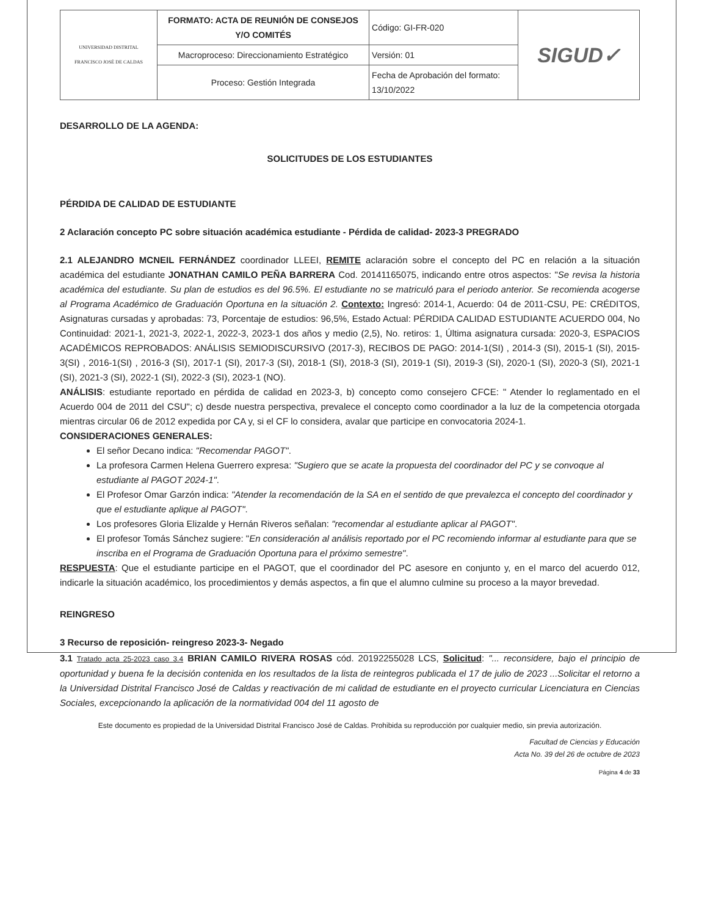| UNIVERSIDAD DISTRITAL FRANCISCO JOSÉ DE CALDAS | FORMATO: ACTA DE REUNIÓN DE CONSEJOS Y/O COMITÉS | Código: GI-FR-020 | SIGUD✓ |
| | Macroproceso: Direccionamiento Estratégico | Versión: 01 | |
| | Proceso: Gestión Integrada | Fecha de Aprobación del formato: 13/10/2022 | |
DESARROLLO DE LA AGENDA:
SOLICITUDES DE LOS ESTUDIANTES
PÉRDIDA DE CALIDAD DE ESTUDIANTE
2 Aclaración concepto PC sobre situación académica estudiante - Pérdida de calidad- 2023-3 PREGRADO
2.1 ALEJANDRO MCNEIL FERNÁNDEZ coordinador LLEEI, REMITE aclaración sobre el concepto del PC en relación a la situación académica del estudiante JONATHAN CAMILO PEÑA BARRERA Cod. 20141165075, indicando entre otros aspectos: "Se revisa la historia académica del estudiante. Su plan de estudios es del 96.5%. El estudiante no se matriculó para el periodo anterior. Se recomienda acogerse al Programa Académico de Graduación Oportuna en la situación 2. Contexto: Ingresó: 2014-1, Acuerdo: 04 de 2011-CSU, PE: CRÉDITOS, Asignaturas cursadas y aprobadas: 73, Porcentaje de estudios: 96,5%, Estado Actual: PÉRDIDA CALIDAD ESTUDIANTE ACUERDO 004, No Continuidad: 2021-1, 2021-3, 2022-1, 2022-3, 2023-1 dos años y medio (2,5), No. retiros: 1, Última asignatura cursada: 2020-3, ESPACIOS ACADÉMICOS REPROBADOS: ANÁLISIS SEMIODISCURSIVO (2017-3), RECIBOS DE PAGO: 2014-1(SI) , 2014-3 (SI), 2015-1 (SI), 2015-3(SI) , 2016-1(SI) , 2016-3 (SI), 2017-1 (SI), 2017-3 (SI), 2018-1 (SI), 2018-3 (SI), 2019-1 (SI), 2019-3 (SI), 2020-1 (SI), 2020-3 (SI), 2021-1 (SI), 2021-3 (SI), 2022-1 (SI), 2022-3 (SI), 2023-1 (NO).
ANÁLISIS: estudiante reportado en pérdida de calidad en 2023-3, b) concepto como consejero CFCE: " Atender lo reglamentado en el Acuerdo 004 de 2011 del CSU"; c) desde nuestra perspectiva, prevalece el concepto como coordinador a la luz de la competencia otorgada mientras circular 06 de 2012 expedida por CA y, si el CF lo considera, avalar que participe en convocatoria 2024-1.
CONSIDERACIONES GENERALES:
El señor Decano indica: "Recomendar PAGOT".
La profesora Carmen Helena Guerrero expresa: "Sugiero que se acate la propuesta del coordinador del PC y se convoque al estudiante al PAGOT 2024-1".
El Profesor Omar Garzón indica: "Atender la recomendación de la SA en el sentido de que prevalezca el concepto del coordinador y que el estudiante aplique al PAGOT".
Los profesores Gloria Elizalde y Hernán Riveros señalan: "recomendar al estudiante aplicar al PAGOT".
El profesor Tomás Sánchez sugiere: "En consideración al análisis reportado por el PC recomiendo informar al estudiante para que se inscriba en el Programa de Graduación Oportuna para el próximo semestre".
RESPUESTA: Que el estudiante participe en el PAGOT, que el coordinador del PC asesore en conjunto y, en el marco del acuerdo 012, indicarle la situación académico, los procedimientos y demás aspectos, a fin que el alumno culmine su proceso a la mayor brevedad.
REINGRESO
3 Recurso de reposición- reingreso 2023-3- Negado
3.1 Tratado acta 25-2023 caso 3.4 BRIAN CAMILO RIVERA ROSAS cód. 20192255028 LCS, Solicitud: "... reconsidere, bajo el principio de oportunidad y buena fe la decisión contenida en los resultados de la lista de reintegros publicada el 17 de julio de 2023 ...Solicitar el retorno a la Universidad Distrital Francisco José de Caldas y reactivación de mi calidad de estudiante en el proyecto curricular Licenciatura en Ciencias Sociales, excepcionando la aplicación de la normatividad 004 del 11 agosto de
Este documento es propiedad de la Universidad Distrital Francisco José de Caldas. Prohibida su reproducción por cualquier medio, sin previa autorización.
Facultad de Ciencias y Educación
Acta No. 39 del 26 de octubre de 2023
Página 4 de 33